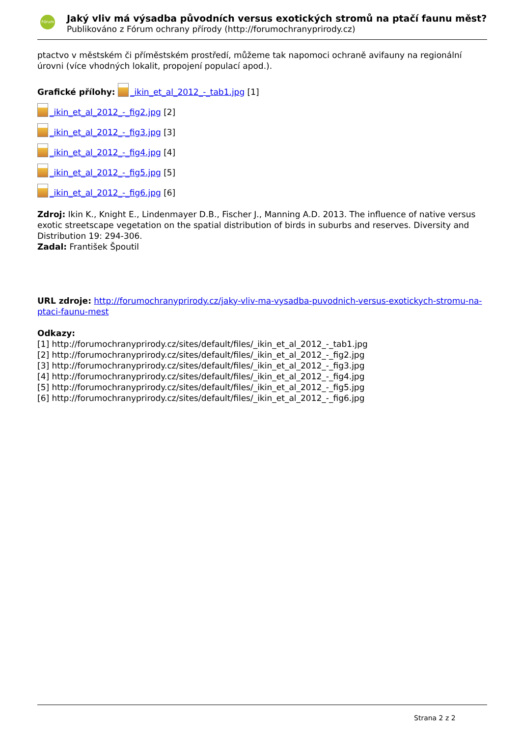Fórum
Jaký vliv má výsadba původních versus exotických stromů na ptačí faunu měst?
Publikováno z Fórum ochrany přírody (http://forumochranyprirody.cz)
ptactvo v městském či příměstském prostředí, můžeme tak napomoci ochraně avifauny na regionální úrovni (více vhodných lokalit, propojení populací apod.).
Grafické přílohy: _ikin_et_al_2012_-_tab1.jpg [1]
_ikin_et_al_2012_-_fig2.jpg [2]
_ikin_et_al_2012_-_fig3.jpg [3]
_ikin_et_al_2012_-_fig4.jpg [4]
_ikin_et_al_2012_-_fig5.jpg [5]
_ikin_et_al_2012_-_fig6.jpg [6]
Zdroj: Ikin K., Knight E., Lindenmayer D.B., Fischer J., Manning A.D. 2013. The influence of native versus exotic streetscape vegetation on the spatial distribution of birds in suburbs and reserves. Diversity and Distribution 19: 294-306.
Zadal: František Špoutil
URL zdroje: http://forumochranyprirody.cz/jaky-vliv-ma-vysadba-puvodnich-versus-exotickych-stromu-na-ptaci-faunu-mest
Odkazy:
[1] http://forumochranyprirody.cz/sites/default/files/_ikin_et_al_2012_-_tab1.jpg
[2] http://forumochranyprirody.cz/sites/default/files/_ikin_et_al_2012_-_fig2.jpg
[3] http://forumochranyprirody.cz/sites/default/files/_ikin_et_al_2012_-_fig3.jpg
[4] http://forumochranyprirody.cz/sites/default/files/_ikin_et_al_2012_-_fig4.jpg
[5] http://forumochranyprirody.cz/sites/default/files/_ikin_et_al_2012_-_fig5.jpg
[6] http://forumochranyprirody.cz/sites/default/files/_ikin_et_al_2012_-_fig6.jpg
Strana 2 z 2